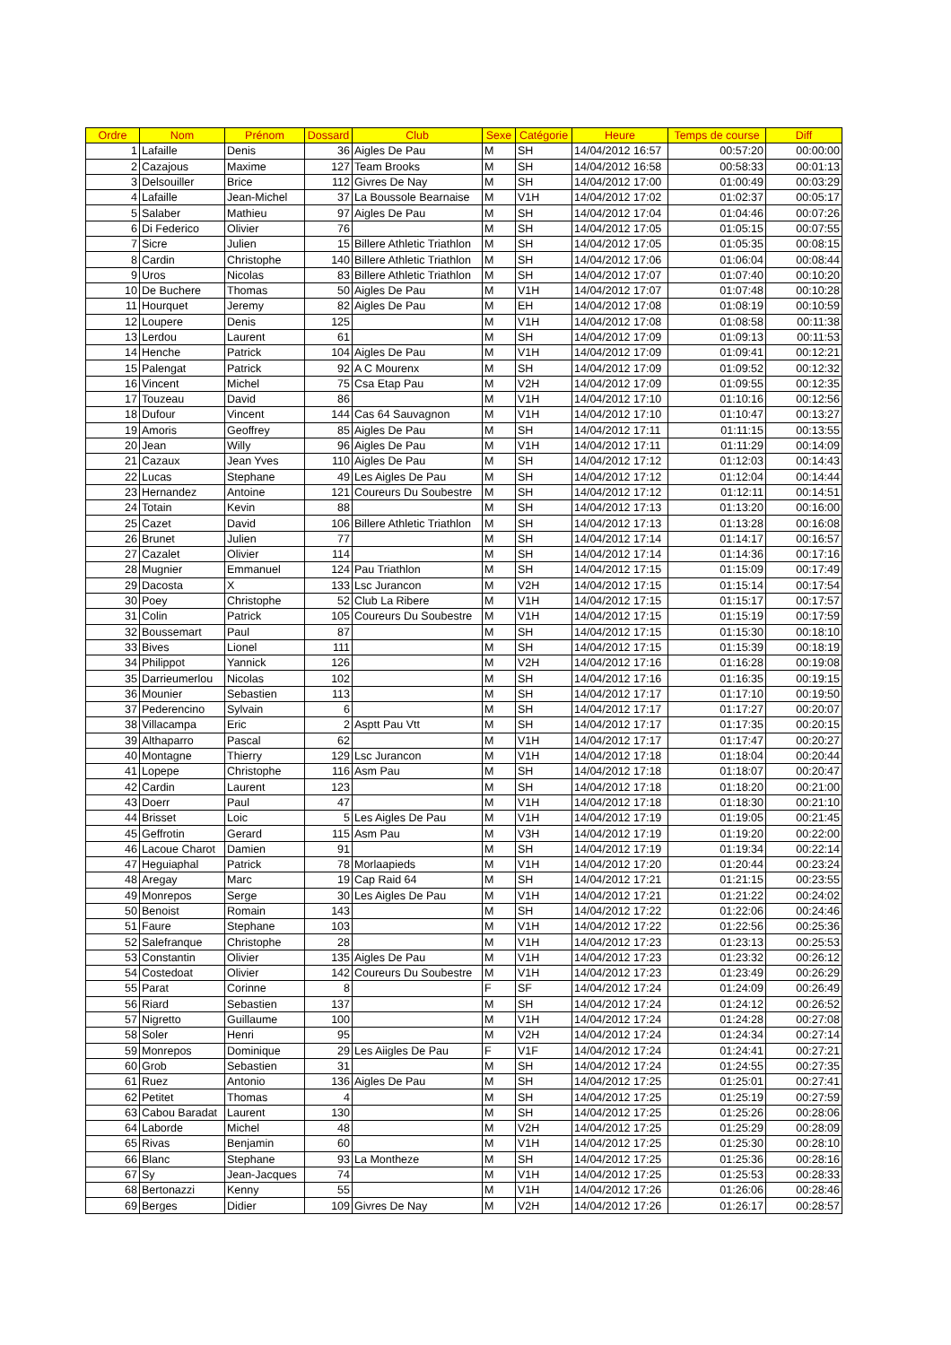| Ordre | Nom | Prénom | Dossard | Club | Sexe | Catégorie | Heure | Temps de course | Diff |
| --- | --- | --- | --- | --- | --- | --- | --- | --- | --- |
| 1 | Lafaille | Denis | 36 | Aigles De Pau | M | SH | 14/04/2012 16:57 | 00:57:20 | 00:00:00 |
| 2 | Cazajous | Maxime | 127 | Team Brooks | M | SH | 14/04/2012 16:58 | 00:58:33 | 00:01:13 |
| 3 | Delsouiller | Brice | 112 | Givres De Nay | M | SH | 14/04/2012 17:00 | 01:00:49 | 00:03:29 |
| 4 | Lafaille | Jean-Michel | 37 | La Boussole Bearnaise | M | V1H | 14/04/2012 17:02 | 01:02:37 | 00:05:17 |
| 5 | Salaber | Mathieu | 97 | Aigles De Pau | M | SH | 14/04/2012 17:04 | 01:04:46 | 00:07:26 |
| 6 | Di Federico | Olivier | 76 | | M | SH | 14/04/2012 17:05 | 01:05:15 | 00:07:55 |
| 7 | Sicre | Julien | 15 | Billere Athletic Triathlon | M | SH | 14/04/2012 17:05 | 01:05:35 | 00:08:15 |
| 8 | Cardin | Christophe | 140 | Billere Athletic Triathlon | M | SH | 14/04/2012 17:06 | 01:06:04 | 00:08:44 |
| 9 | Uros | Nicolas | 83 | Billere Athletic Triathlon | M | SH | 14/04/2012 17:07 | 01:07:40 | 00:10:20 |
| 10 | De Buchere | Thomas | 50 | Aigles De Pau | M | V1H | 14/04/2012 17:07 | 01:07:48 | 00:10:28 |
| 11 | Hourquet | Jeremy | 82 | Aigles De Pau | M | EH | 14/04/2012 17:08 | 01:08:19 | 00:10:59 |
| 12 | Loupere | Denis | 125 | | M | V1H | 14/04/2012 17:08 | 01:08:58 | 00:11:38 |
| 13 | Lerdou | Laurent | 61 | | M | SH | 14/04/2012 17:09 | 01:09:13 | 00:11:53 |
| 14 | Henche | Patrick | 104 | Aigles De Pau | M | V1H | 14/04/2012 17:09 | 01:09:41 | 00:12:21 |
| 15 | Palengat | Patrick | 92 | A C Mourenx | M | SH | 14/04/2012 17:09 | 01:09:52 | 00:12:32 |
| 16 | Vincent | Michel | 75 | Csa Etap Pau | M | V2H | 14/04/2012 17:09 | 01:09:55 | 00:12:35 |
| 17 | Touzeau | David | 86 | | M | V1H | 14/04/2012 17:10 | 01:10:16 | 00:12:56 |
| 18 | Dufour | Vincent | 144 | Cas 64 Sauvagnon | M | V1H | 14/04/2012 17:10 | 01:10:47 | 00:13:27 |
| 19 | Amoris | Geoffrey | 85 | Aigles De Pau | M | SH | 14/04/2012 17:11 | 01:11:15 | 00:13:55 |
| 20 | Jean | Willy | 96 | Aigles De Pau | M | V1H | 14/04/2012 17:11 | 01:11:29 | 00:14:09 |
| 21 | Cazaux | Jean Yves | 110 | Aigles De Pau | M | SH | 14/04/2012 17:12 | 01:12:03 | 00:14:43 |
| 22 | Lucas | Stephane | 49 | Les Aigles De Pau | M | SH | 14/04/2012 17:12 | 01:12:04 | 00:14:44 |
| 23 | Hernandez | Antoine | 121 | Coureurs Du Soubestre | M | SH | 14/04/2012 17:12 | 01:12:11 | 00:14:51 |
| 24 | Totain | Kevin | 88 | | M | SH | 14/04/2012 17:13 | 01:13:20 | 00:16:00 |
| 25 | Cazet | David | 106 | Billere Athletic Triathlon | M | SH | 14/04/2012 17:13 | 01:13:28 | 00:16:08 |
| 26 | Brunet | Julien | 77 | | M | SH | 14/04/2012 17:14 | 01:14:17 | 00:16:57 |
| 27 | Cazalet | Olivier | 114 | | M | SH | 14/04/2012 17:14 | 01:14:36 | 00:17:16 |
| 28 | Mugnier | Emmanuel | 124 | Pau Triathlon | M | SH | 14/04/2012 17:15 | 01:15:09 | 00:17:49 |
| 29 | Dacosta | X | 133 | Lsc Jurancon | M | V2H | 14/04/2012 17:15 | 01:15:14 | 00:17:54 |
| 30 | Poey | Christophe | 52 | Club La Ribere | M | V1H | 14/04/2012 17:15 | 01:15:17 | 00:17:57 |
| 31 | Colin | Patrick | 105 | Coureurs Du Soubestre | M | V1H | 14/04/2012 17:15 | 01:15:19 | 00:17:59 |
| 32 | Boussemart | Paul | 87 | | M | SH | 14/04/2012 17:15 | 01:15:30 | 00:18:10 |
| 33 | Bives | Lionel | 111 | | M | SH | 14/04/2012 17:15 | 01:15:39 | 00:18:19 |
| 34 | Philippot | Yannick | 126 | | M | V2H | 14/04/2012 17:16 | 01:16:28 | 00:19:08 |
| 35 | Darrieumerlou | Nicolas | 102 | | M | SH | 14/04/2012 17:16 | 01:16:35 | 00:19:15 |
| 36 | Mounier | Sebastien | 113 | | M | SH | 14/04/2012 17:17 | 01:17:10 | 00:19:50 |
| 37 | Pederencino | Sylvain | 6 | | M | SH | 14/04/2012 17:17 | 01:17:27 | 00:20:07 |
| 38 | Villacampa | Eric | 2 | Asptt Pau Vtt | M | SH | 14/04/2012 17:17 | 01:17:35 | 00:20:15 |
| 39 | Althaparro | Pascal | 62 | | M | V1H | 14/04/2012 17:17 | 01:17:47 | 00:20:27 |
| 40 | Montagne | Thierry | 129 | Lsc Jurancon | M | V1H | 14/04/2012 17:18 | 01:18:04 | 00:20:44 |
| 41 | Lopepe | Christophe | 116 | Asm Pau | M | SH | 14/04/2012 17:18 | 01:18:07 | 00:20:47 |
| 42 | Cardin | Laurent | 123 | | M | SH | 14/04/2012 17:18 | 01:18:20 | 00:21:00 |
| 43 | Doerr | Paul | 47 | | M | V1H | 14/04/2012 17:18 | 01:18:30 | 00:21:10 |
| 44 | Brisset | Loic | 5 | Les Aigles De Pau | M | V1H | 14/04/2012 17:19 | 01:19:05 | 00:21:45 |
| 45 | Geffrotin | Gerard | 115 | Asm Pau | M | V3H | 14/04/2012 17:19 | 01:19:20 | 00:22:00 |
| 46 | Lacoue Charot | Damien | 91 | | M | SH | 14/04/2012 17:19 | 01:19:34 | 00:22:14 |
| 47 | Heguiaphal | Patrick | 78 | Morlaapieds | M | V1H | 14/04/2012 17:20 | 01:20:44 | 00:23:24 |
| 48 | Aregay | Marc | 19 | Cap Raid 64 | M | SH | 14/04/2012 17:21 | 01:21:15 | 00:23:55 |
| 49 | Monrepos | Serge | 30 | Les Aigles De Pau | M | V1H | 14/04/2012 17:21 | 01:21:22 | 00:24:02 |
| 50 | Benoist | Romain | 143 | | M | SH | 14/04/2012 17:22 | 01:22:06 | 00:24:46 |
| 51 | Faure | Stephane | 103 | | M | V1H | 14/04/2012 17:22 | 01:22:56 | 00:25:36 |
| 52 | Salefranque | Christophe | 28 | | M | V1H | 14/04/2012 17:23 | 01:23:13 | 00:25:53 |
| 53 | Constantin | Olivier | 135 | Aigles De Pau | M | V1H | 14/04/2012 17:23 | 01:23:32 | 00:26:12 |
| 54 | Costedoat | Olivier | 142 | Coureurs Du Soubestre | M | V1H | 14/04/2012 17:23 | 01:23:49 | 00:26:29 |
| 55 | Parat | Corinne | 8 | | F | SF | 14/04/2012 17:24 | 01:24:09 | 00:26:49 |
| 56 | Riard | Sebastien | 137 | | M | SH | 14/04/2012 17:24 | 01:24:12 | 00:26:52 |
| 57 | Nigretto | Guillaume | 100 | | M | V1H | 14/04/2012 17:24 | 01:24:28 | 00:27:08 |
| 58 | Soler | Henri | 95 | | M | V2H | 14/04/2012 17:24 | 01:24:34 | 00:27:14 |
| 59 | Monrepos | Dominique | 29 | Les Aiigles De Pau | F | V1F | 14/04/2012 17:24 | 01:24:41 | 00:27:21 |
| 60 | Grob | Sebastien | 31 | | M | SH | 14/04/2012 17:24 | 01:24:55 | 00:27:35 |
| 61 | Ruez | Antonio | 136 | Aigles De Pau | M | SH | 14/04/2012 17:25 | 01:25:01 | 00:27:41 |
| 62 | Petitet | Thomas | 4 | | M | SH | 14/04/2012 17:25 | 01:25:19 | 00:27:59 |
| 63 | Cabou Baradat | Laurent | 130 | | M | SH | 14/04/2012 17:25 | 01:25:26 | 00:28:06 |
| 64 | Laborde | Michel | 48 | | M | V2H | 14/04/2012 17:25 | 01:25:29 | 00:28:09 |
| 65 | Rivas | Benjamin | 60 | | M | V1H | 14/04/2012 17:25 | 01:25:30 | 00:28:10 |
| 66 | Blanc | Stephane | 93 | La Montheze | M | SH | 14/04/2012 17:25 | 01:25:36 | 00:28:16 |
| 67 | Sy | Jean-Jacques | 74 | | M | V1H | 14/04/2012 17:25 | 01:25:53 | 00:28:33 |
| 68 | Bertonazzi | Kenny | 55 | | M | V1H | 14/04/2012 17:26 | 01:26:06 | 00:28:46 |
| 69 | Berges | Didier | 109 | Givres De Nay | M | V2H | 14/04/2012 17:26 | 01:26:17 | 00:28:57 |